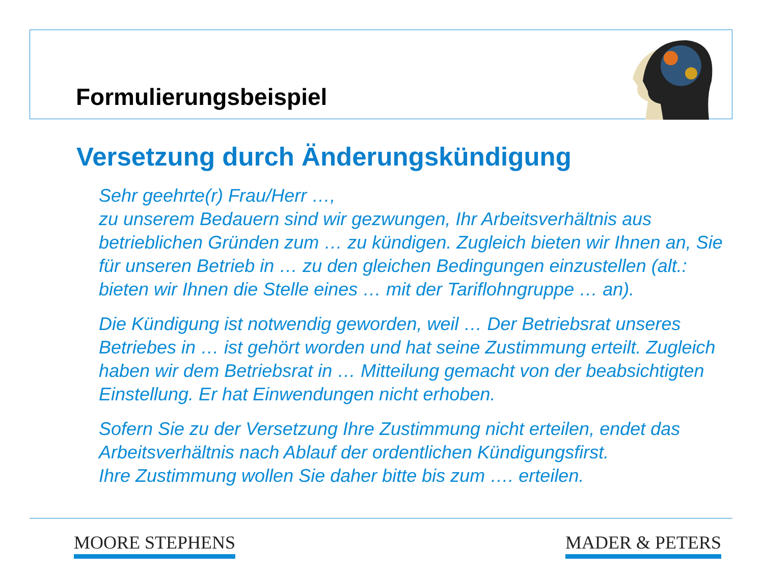Formulierungsbeispiel
Versetzung durch Änderungskündigung
Sehr geehrte(r) Frau/Herr …,
zu unserem Bedauern sind wir gezwungen, Ihr Arbeitsverhältnis aus betrieblichen Gründen zum … zu kündigen. Zugleich bieten wir Ihnen an, Sie für unseren Betrieb in … zu den gleichen Bedingungen einzustellen (alt.: bieten wir Ihnen die Stelle eines … mit der Tariflohngruppe … an).
Die Kündigung ist notwendig geworden, weil … Der Betriebsrat unseres Betriebes in … ist gehört worden und hat seine Zustimmung erteilt. Zugleich haben wir dem Betriebsrat in … Mitteilung gemacht von der beabsichtigten Einstellung. Er hat Einwendungen nicht erhoben.
Sofern Sie zu der Versetzung Ihre Zustimmung nicht erteilen, endet das Arbeitsverhältnis nach Ablauf der ordentlichen Kündigungsfirst.
Ihre Zustimmung wollen Sie daher bitte bis zum …. erteilen.
MOORE STEPHENS MADER & PETERS